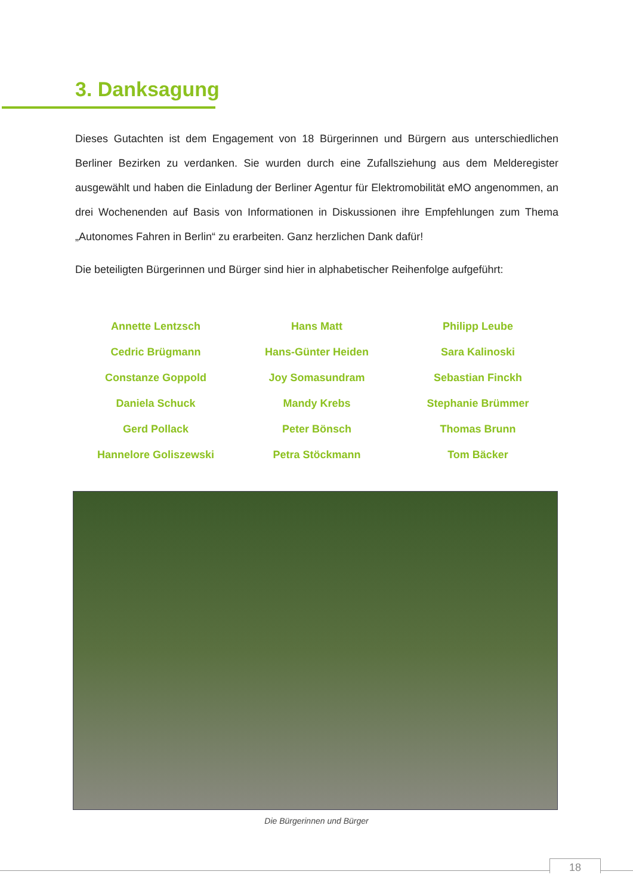3. Danksagung
Dieses Gutachten ist dem Engagement von 18 Bürgerinnen und Bürgern aus unterschiedlichen Berliner Bezirken zu verdanken. Sie wurden durch eine Zufallsziehung aus dem Melderegister ausgewählt und haben die Einladung der Berliner Agentur für Elektromobilität eMO angenommen, an drei Wochenenden auf Basis von Informationen in Diskussionen ihre Empfehlungen zum Thema „Autonomes Fahren in Berlin“ zu erarbeiten. Ganz herzlichen Dank dafür!
Die beteiligten Bürgerinnen und Bürger sind hier in alphabetischer Reihenfolge aufgeführt:
| Annette Lentzsch | Hans Matt | Philipp Leube |
| Cedric Brügmann | Hans-Günter Heiden | Sara Kalinoski |
| Constanze Goppold | Joy Somasundram | Sebastian Finckh |
| Daniela Schuck | Mandy Krebs | Stephanie Brümmer |
| Gerd Pollack | Peter Bönsch | Thomas Brunn |
| Hannelore Goliszewski | Petra Stöckmann | Tom Bäcker |
Die Bürgerinnen und Bürger
18